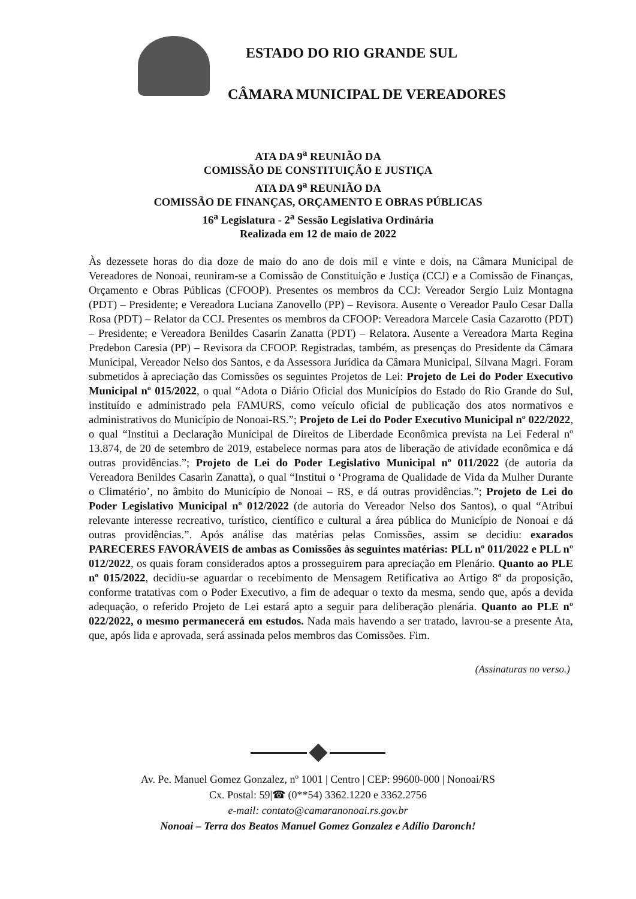ESTADO DO RIO GRANDE SUL
CÂMARA MUNICIPAL DE VEREADORES
ATA DA 9<sup>a</sup> REUNIÃO DA
COMISSÃO DE CONSTITUIÇÃO E JUSTIÇA
ATA DA 9<sup>a</sup> REUNIÃO DA
COMISSÃO DE FINANÇAS, ORÇAMENTO E OBRAS PÚBLICAS
16<sup>a</sup> Legislatura - 2<sup>a</sup> Sessão Legislativa Ordinária
Realizada em 12 de maio de 2022
Às dezessete horas do dia doze de maio do ano de dois mil e vinte e dois, na Câmara Municipal de Vereadores de Nonoai, reuniram-se a Comissão de Constituição e Justiça (CCJ) e a Comissão de Finanças, Orçamento e Obras Públicas (CFOOP). Presentes os membros da CCJ: Vereador Sergio Luiz Montagna (PDT) – Presidente; e Vereadora Luciana Zanovello (PP) – Revisora. Ausente o Vereador Paulo Cesar Dalla Rosa (PDT) – Relator da CCJ. Presentes os membros da CFOOP: Vereadora Marcele Casia Cazarotto (PDT) – Presidente; e Vereadora Benildes Casarin Zanatta (PDT) – Relatora. Ausente a Vereadora Marta Regina Predebon Caresia (PP) – Revisora da CFOOP. Registradas, também, as presenças do Presidente da Câmara Municipal, Vereador Nelso dos Santos, e da Assessora Jurídica da Câmara Municipal, Silvana Magri. Foram submetidos à apreciação das Comissões os seguintes Projetos de Lei: Projeto de Lei do Poder Executivo Municipal nº 015/2022, o qual “Adota o Diário Oficial dos Municípios do Estado do Rio Grande do Sul, instituído e administrado pela FAMURS, como veículo oficial de publicação dos atos normativos e administrativos do Município de Nonoai-RS.”; Projeto de Lei do Poder Executivo Municipal nº 022/2022, o qual “Institui a Declaração Municipal de Direitos de Liberdade Econômica prevista na Lei Federal nº 13.874, de 20 de setembro de 2019, estabelece normas para atos de liberação de atividade econômica e dá outras providências.”; Projeto de Lei do Poder Legislativo Municipal nº 011/2022 (de autoria da Vereadora Benildes Casarin Zanatta), o qual “Institui o ‘Programa de Qualidade de Vida da Mulher Durante o Climatério’, no âmbito do Município de Nonoai – RS, e dá outras providências.”; Projeto de Lei do Poder Legislativo Municipal nº 012/2022 (de autoria do Vereador Nelso dos Santos), o qual “Atribui relevante interesse recreativo, turístico, científico e cultural a área pública do Município de Nonoai e dá outras providências.”. Após análise das matérias pelas Comissões, assim se decidiu: exarados PARECERES FAVORÁVEIS de ambas as Comissões às seguintes matérias: PLL nº 011/2022 e PLL nº 012/2022, os quais foram considerados aptos a prosseguirem para apreciação em Plenário. Quanto ao PLE nº 015/2022, decidiu-se aguardar o recebimento de Mensagem Retificativa ao Artigo 8º da proposição, conforme tratativas com o Poder Executivo, a fim de adequar o texto da mesma, sendo que, após a devida adequação, o referido Projeto de Lei estará apto a seguir para deliberação plenária. Quanto ao PLE nº 022/2022, o mesmo permanecerá em estudos. Nada mais havendo a ser tratado, lavrou-se a presente Ata, que, após lida e aprovada, será assinada pelos membros das Comissões. Fim.
(Assinaturas no verso.)
Av. Pe. Manuel Gomez Gonzalez, nº 1001 | Centro | CEP: 99600-000 | Nonoai/RS
Cx. Postal: 59|☎ (0**54) 3362.1220 e 3362.2756
e-mail: contato@camaranonoai.rs.gov.br
Nonoai – Terra dos Beatos Manuel Gomez Gonzalez e Adílio Daronch!